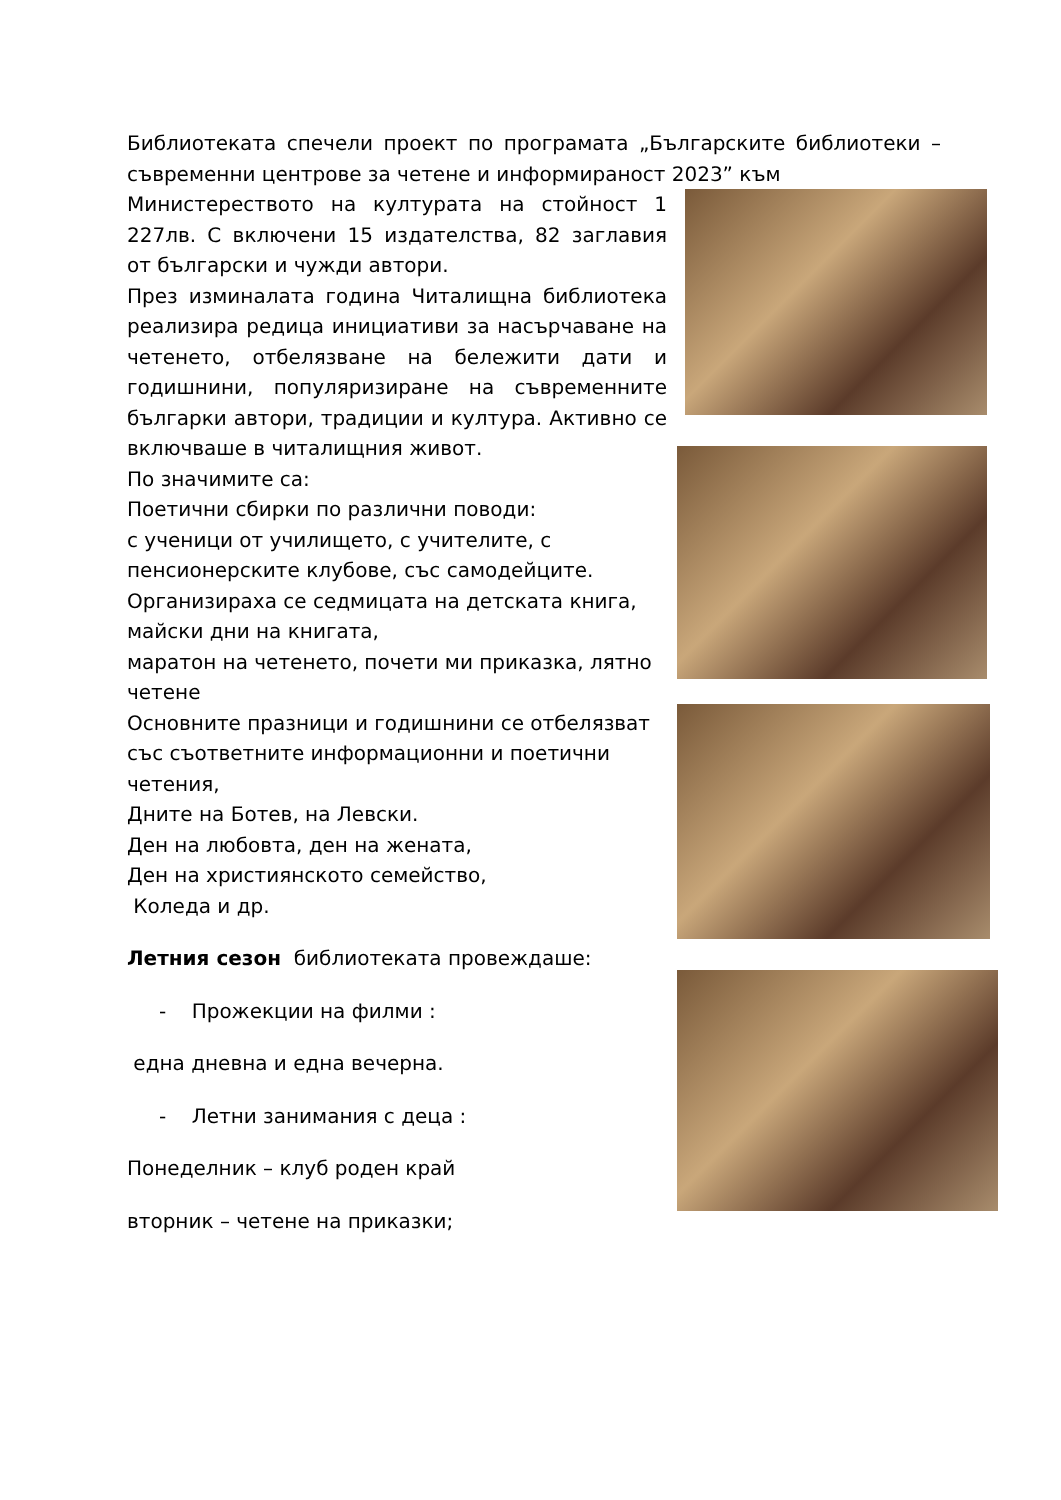Библиотеката спечели проект по програмата „Българските библиотеки – съвременни центрове за четене и информираност 2023” към
Министерeството на културата на стойност 1 227лв. С включени 15 издателства, 82 заглавия от български и чужди автори.
През изминалата година Читалищна библиотека реализира редица инициативи за насърчаване на четенето, отбелязване на бележити дати и годишнини, популяризиране на съвременните българки автори, традиции и култура. Активно се включваше в читалищния живот.
По значимите са:
Поетични сбирки по различни поводи:
с ученици от училището, с учителите, с пенсионерските клубове, със самодейците.
Организираха се седмицата на детската книга, майски дни на книгата,
маратон на четенето, почети ми приказка, лятно четене
Основните празници и годишнини се отбелязват със съответните информационни и поетични четения,
Дните на Ботев, на Левски.
Ден на любовта, ден на жената,
Ден на християнското семейство,
Коледа и др.
Летния сезон библиотеката провеждаше:
- Прожекции на филми :
една дневна и една вечерна.
- Летни занимания с деца :
Понеделник – клуб роден край
вторник – четене на приказки;